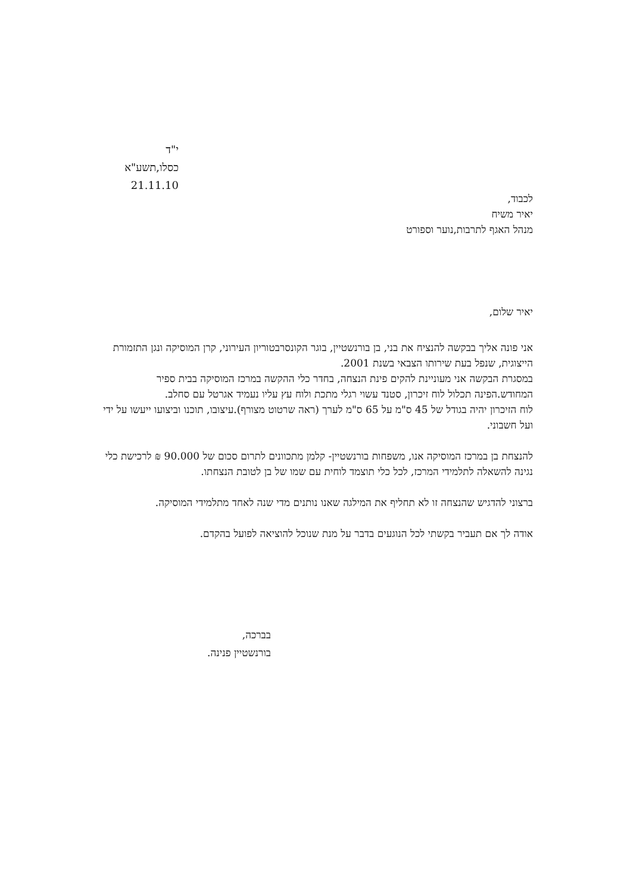י"ד כסלו,תשע"א
21.11.10
לכבוד,
יאיר משיח
מנהל האגף לתרבות,נוער וספורט
יאיר שלום,
אני פונה אליך בבקשה להנציח את בני, בן בורנשטיין, בוגר הקונסרבטוריון העירוני, קרן המוסיקה ונגן התזמורת הייצוגית, שנפל בעת שירותו הצבאי בשנת 2001.
במסגרת הבקשה אני מעוניינת להקים פינת הנצחה, בחדר כלי ההקשה במרכז המוסיקה בבית ספיר המחודש.הפינה תכלול לוח זיכרון, סטנד עשוי רגלי מתכת ולוח עץ עליו נעמיד אגרטל עם סחלב.
לוח הזיכרון יהיה בגודל של 45 ס"מ על 65 ס"מ לערך (ראה שרטוט מצורף).עיצובו, תוכנו וביצועו ייעשו על ידי ועל חשבוני.
להנצחת בן במרכז המוסיקה אנו, משפחות בורנשטיין- קלמן מתכוונים לתרום סכום של 90.000 ₪ לרכישת כלי נגינה להשאלה לתלמידי המרכז, לכל כלי תוצמד לוחית עם שמו של בן לטובת הנצחתו.
ברצוני להדגיש שהנצחה זו לא תחליף את המילגה שאנו נותנים מדי שנה לאחד מתלמידי המוסיקה.
אודה לך אם תעביר בקשתי לכל הנוגעים בדבר על מנת שנוכל להוציאה לפועל בהקדם.
בברכה,
בורנשטיין פנינה.